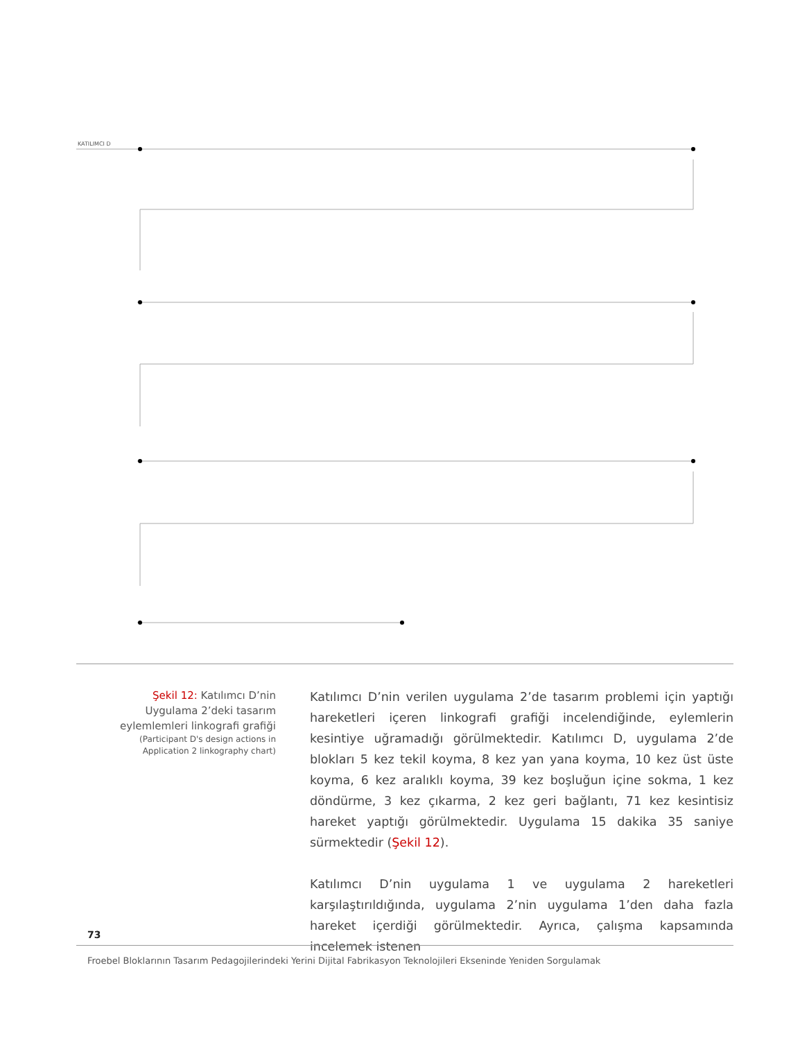KATILIMCI D
Şekil 12: Katılımcı D’nin Uygulama 2’deki tasarım eylemlemleri linkografi grafiği
(Participant D's design actions in Application 2 linkography chart)
Katılımcı D’nin verilen uygulama 2’de tasarım problemi için yaptığı hareketleri içeren linkografi grafiği incelendiğinde, eylemlerin kesintiye uğramadığı görülmektedir. Katılımcı D, uygulama 2’de blokları 5 kez tekil koyma, 8 kez yan yana koyma, 10 kez üst üste koyma, 6 kez aralıklı koyma, 39 kez boşluğun içine sokma, 1 kez döndürme, 3 kez çıkarma, 2 kez geri bağlantı, 71 kez kesintisiz hareket yaptığı görülmektedir. Uygulama 15 dakika 35 saniye sürmektedir (Şekil 12).
Katılımcı D’nin uygulama 1 ve uygulama 2 hareketleri karşılaştırıldığında, uygulama 2’nin uygulama 1’den daha fazla hareket içerdiği görülmektedir. Ayrıca, çalışma kapsamında incelemek istenen
73
Froebel Bloklarının Tasarım Pedagojilerindeki Yerini Dijital Fabrikasyon Teknolojileri Ekseninde Yeniden Sorgulamak